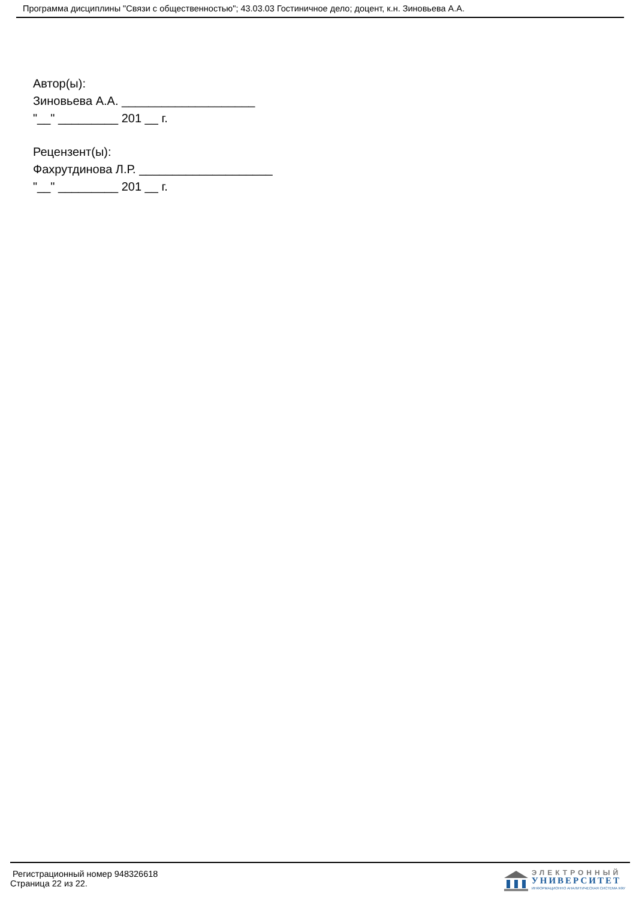Программа дисциплины "Связи с общественностью"; 43.03.03 Гостиничное дело; доцент, к.н. Зиновьева А.А.
Автор(ы):
Зиновьева А.А. ____________________
"__" _________ 201 __ г.
Рецензент(ы):
Фахрутдинова Л.Р. ____________________
"__" _________ 201 __ г.
Регистрационный номер 948326618
Страница 22 из 22.
ЭЛЕКТРОННЫЙ
УНИВЕРСИТЕТ
ИНФОРМАЦИОННО АНАЛИТИЧЕСКАЯ СИСТЕМА КФУ